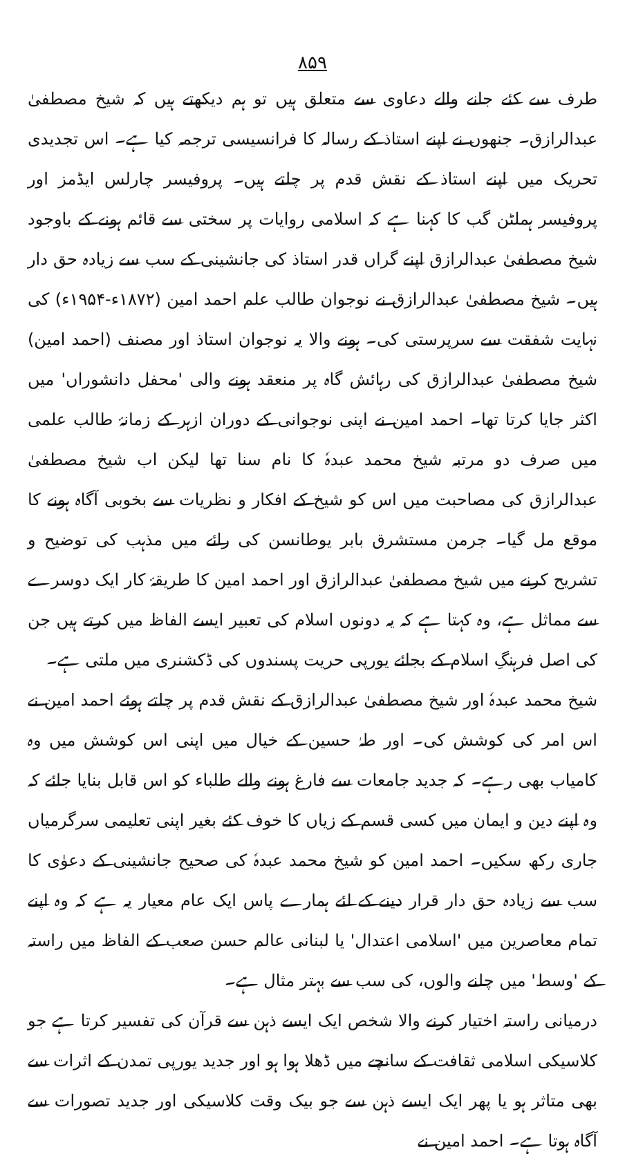۸۵۹
طرف سے کئے جانے والے دعاوی سے متعلق ہیں تو ہم دیکھتے ہیں کہ شیخ مصطفیٰ عبدالرازق۔ جنھوں نے اپنے استاذ کے رسالہ کا فرانسیسی ترجمہ کیا ہے۔ اس تجدیدی تحریک میں اپنے استاذ کے نقش قدم پر چلتے ہیں۔ پروفیسر چارلس ایڈمز اور پروفیسر ہملٹن گب کا کہنا ہے کہ اسلامی روایات پر سختی سے قائم ہونے کے باوجود شیخ مصطفیٰ عبدالرازق اپنے گراں قدر استاذ کی جانشینی کے سب سے زیادہ حق دار ہیں۔ شیخ مصطفیٰ عبدالرازق نے نوجوان طالب علم احمد امین (۱۸۷۲ء-۱۹۵۴ء) کی نہایت شفقت سے سرپرستی کی۔ ہونے والا یہ نوجوان استاذ اور مصنف (احمد امین) شیخ مصطفیٰ عبدالرازق کی رہائش گاہ پر منعقد ہونے والی 'محفل دانشوراں' میں اکثر جایا کرتا تھا۔ احمد امین نے اپنی نوجوانی کے دوران ازہر کے زمانۂ طالب علمی میں صرف دو مرتبہ شیخ محمد عبدہٗ کا نام سنا تھا لیکن اب شیخ مصطفیٰ عبدالرازق کی مصاحبت میں اس کو شیخ کے افکار و نظریات سے بخوبی آگاہ ہونے کا موقع مل گیا۔ جرمن مستشرق بابر یوطانسن کی رائے میں مذہب کی توضیح و تشریح کرنے میں شیخ مصطفیٰ عبدالرازق اور احمد امین کا طریقۂ کار ایک دوسرے سے مماثل ہے، وہ کہتا ہے کہ یہ دونوں اسلام کی تعبیر ایسے الفاظ میں کرتے ہیں جن کی اصل فرہنگِ اسلام کے بجائے یورپی حریت پسندوں کی ڈکشنری میں ملتی ہے۔
شیخ محمد عبدہٗ اور شیخ مصطفیٰ عبدالرازق کے نقش قدم پر چلتے ہوئے احمد امین نے اس امر کی کوشش کی۔ اور طہٰ حسین کے خیال میں اپنی اس کوشش میں وہ کامیاب بھی رہے۔ کہ جدید جامعات سے فارغ ہونے والے طلباء کو اس قابل بنایا جائے کہ وہ اپنے دین و ایمان میں کسی قسم کے زیاں کا خوف کئے بغیر اپنی تعلیمی سرگرمیاں جاری رکھ سکیں۔ احمد امین کو شیخ محمد عبدہٗ کی صحیح جانشینی کے دعوٰی کا سب سے زیادہ حق دار قرار دینے کے لئے ہمارے پاس ایک عام معیار یہ ہے کہ وہ اپنے تمام معاصرین میں 'اسلامی اعتدال' یا لبنانی عالم حسن صعب کے الفاظ میں راستہ کے 'وسط' میں چلنے والوں، کی سب سے بہتر مثال ہے۔
درمیانی راستہ اختیار کرنے والا شخص ایک ایسے ذہن سے قرآن کی تفسیر کرتا ہے جو کلاسیکی اسلامی ثقافت کے سانچے میں ڈھلا ہوا ہو اور جدید یورپی تمدن کے اثرات سے بھی متاثر ہو یا پھر ایک ایسے ذہن سے جو بیک وقت کلاسیکی اور جدید تصورات سے آگاہ ہوتا ہے۔ احمد امین نے